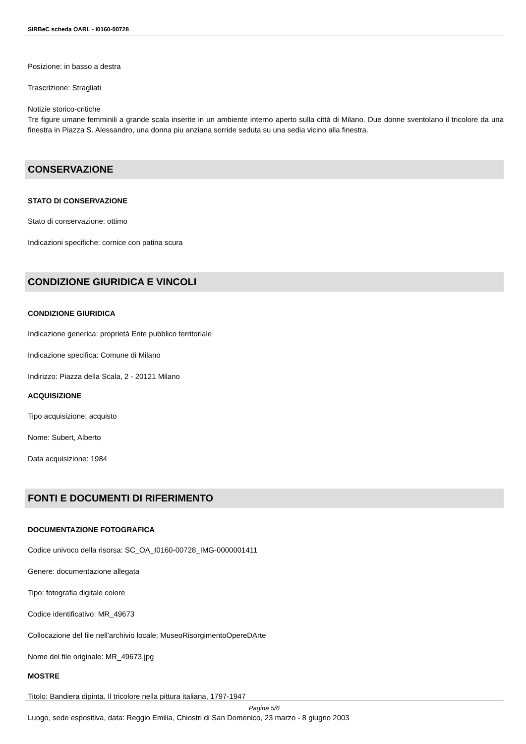SIRBeC scheda OARL - I0160-00728
Posizione: in basso a destra
Trascrizione: Stragliati
Notizie storico-critiche
Tre figure umane femminili a grande scala inserite in un ambiente interno aperto sulla città di Milano. Due donne sventolano il tricolore da una finestra in Piazza S. Alessandro, una donna piu anziana sorride seduta su una sedia vicino alla finestra.
CONSERVAZIONE
STATO DI CONSERVAZIONE
Stato di conservazione: ottimo
Indicazioni specifiche: cornice con patina scura
CONDIZIONE GIURIDICA E VINCOLI
CONDIZIONE GIURIDICA
Indicazione generica: proprietà Ente pubblico territoriale
Indicazione specifica: Comune di Milano
Indirizzo: Piazza della Scala, 2 - 20121 Milano
ACQUISIZIONE
Tipo acquisizione: acquisto
Nome: Subert, Alberto
Data acquisizione: 1984
FONTI E DOCUMENTI DI RIFERIMENTO
DOCUMENTAZIONE FOTOGRAFICA
Codice univoco della risorsa: SC_OA_I0160-00728_IMG-0000001411
Genere: documentazione allegata
Tipo: fotografia digitale colore
Codice identificativo: MR_49673
Collocazione del file nell'archivio locale: MuseoRisorgimentoOpereDArte
Nome del file originale: MR_49673.jpg
MOSTRE
Titolo: Bandiera dipinta. Il tricolore nella pittura italiana, 1797-1947
Luogo, sede espositiva, data: Reggio Emilia, Chiostri di San Domenico, 23 marzo - 8 giugno 2003
Pagina 5/6